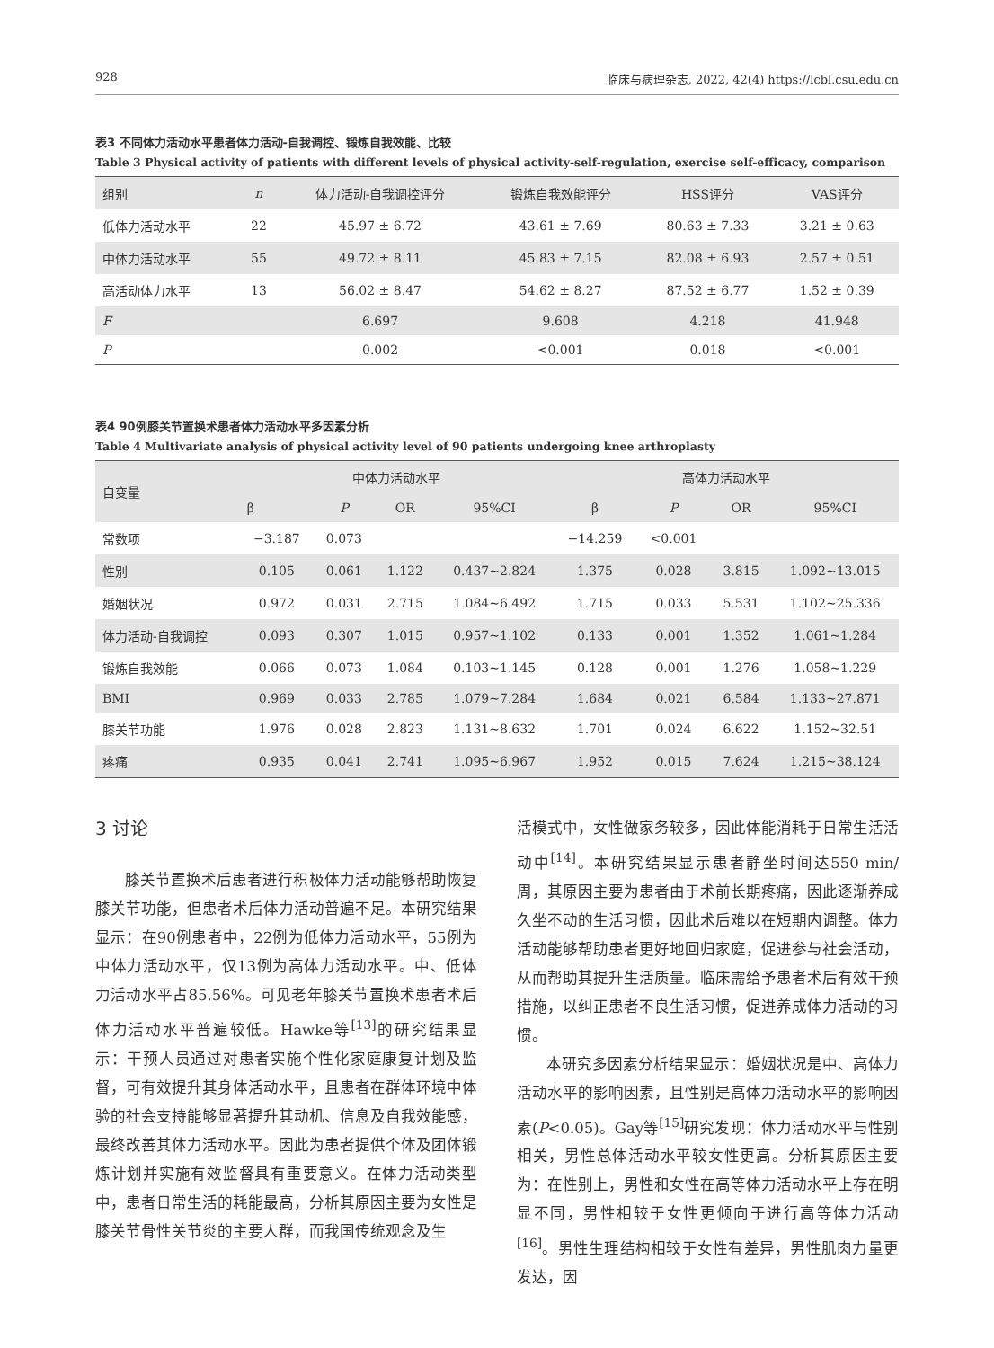928 临床与病理杂志, 2022, 42(4) https://lcbl.csu.edu.cn
表3 不同体力活动水平患者体力活动-自我调控、锻炼自我效能、比较
Table 3 Physical activity of patients with different levels of physical activity-self-regulation, exercise self-efficacy, comparison
| 组别 | n | 体力活动-自我调控评分 | 锻炼自我效能评分 | HSS评分 | VAS评分 |
| --- | --- | --- | --- | --- | --- |
| 低体力活动水平 | 22 | 45.97 ± 6.72 | 43.61 ± 7.69 | 80.63 ± 7.33 | 3.21 ± 0.63 |
| 中体力活动水平 | 55 | 49.72 ± 8.11 | 45.83 ± 7.15 | 82.08 ± 6.93 | 2.57 ± 0.51 |
| 高活动体力水平 | 13 | 56.02 ± 8.47 | 54.62 ± 8.27 | 87.52 ± 6.77 | 1.52 ± 0.39 |
| F | | 6.697 | 9.608 | 4.218 | 41.948 |
| P | | 0.002 | <0.001 | 0.018 | <0.001 |
表4 90例膝关节置换术患者体力活动水平多因素分析
Table 4 Multivariate analysis of physical activity level of 90 patients undergoing knee arthroplasty
| 自变量 | 中体力活动水平 | | | | 高体力活动水平 | | | |
| --- | --- | --- | --- | --- | --- | --- | --- | --- |
| | β | P | OR | 95%CI | β | P | OR | 95%CI |
| 常数项 | −3.187 | 0.073 | | | −14.259 | <0.001 | | |
| 性别 | 0.105 | 0.061 | 1.122 | 0.437~2.824 | 1.375 | 0.028 | 3.815 | 1.092~13.015 |
| 婚姻状况 | 0.972 | 0.031 | 2.715 | 1.084~6.492 | 1.715 | 0.033 | 5.531 | 1.102~25.336 |
| 体力活动-自我调控 | 0.093 | 0.307 | 1.015 | 0.957~1.102 | 0.133 | 0.001 | 1.352 | 1.061~1.284 |
| 锻炼自我效能 | 0.066 | 0.073 | 1.084 | 0.103~1.145 | 0.128 | 0.001 | 1.276 | 1.058~1.229 |
| BMI | 0.969 | 0.033 | 2.785 | 1.079~7.284 | 1.684 | 0.021 | 6.584 | 1.133~27.871 |
| 膝关节功能 | 1.976 | 0.028 | 2.823 | 1.131~8.632 | 1.701 | 0.024 | 6.622 | 1.152~32.51 |
| 疼痛 | 0.935 | 0.041 | 2.741 | 1.095~6.967 | 1.952 | 0.015 | 7.624 | 1.215~38.124 |
3 讨论
膝关节置换术后患者进行积极体力活动能够帮助恢复膝关节功能，但患者术后体力活动普遍不足。本研究结果显示：在90例患者中，22例为低体力活动水平，55例为中体力活动水平，仅13例为高体力活动水平。中、低体力活动水平占85.56%。可见老年膝关节置换术患者术后体力活动水平普遍较低。Hawke等<sup>[13]</sup>的研究结果显示：干预人员通过对患者实施个性化家庭康复计划及监督，可有效提升其身体活动水平，且患者在群体环境中体验的社会支持能够显著提升其动机、信息及自我效能感，最终改善其体力活动水平。因此为患者提供个体及团体锻炼计划并实施有效监督具有重要意义。在体力活动类型中，患者日常生活的耗能最高，分析其原因主要为女性是膝关节骨性关节炎的主要人群，而我国传统观念及生
活模式中，女性做家务较多，因此体能消耗于日常生活活动中<sup>[14]</sup>。本研究结果显示患者静坐时间达550 min/周，其原因主要为患者由于术前长期疼痛，因此逐渐养成久坐不动的生活习惯，因此术后难以在短期内调整。体力活动能够帮助患者更好地回归家庭，促进参与社会活动，从而帮助其提升生活质量。临床需给予患者术后有效干预措施，以纠正患者不良生活习惯，促进养成体力活动的习惯。
本研究多因素分析结果显示：婚姻状况是中、高体力活动水平的影响因素，且性别是高体力活动水平的影响因素(P<0.05)。Gay等<sup>[15]</sup>研究发现：体力活动水平与性别相关，男性总体活动水平较女性更高。分析其原因主要为：在性别上，男性和女性在高等体力活动水平上存在明显不同，男性相较于女性更倾向于进行高等体力活动<sup>[16]</sup>。男性生理结构相较于女性有差异，男性肌肉力量更发达，因